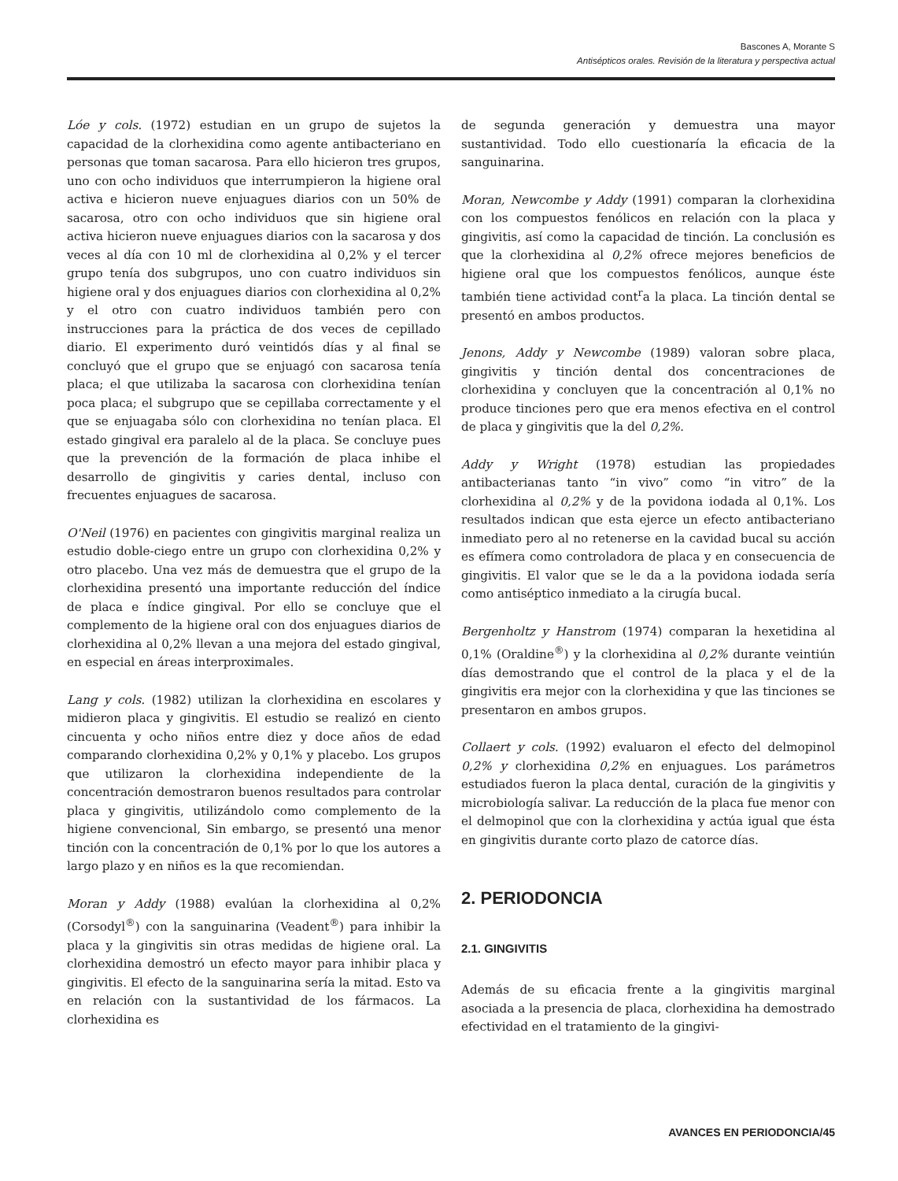Bascones A, Morante S
Antisépticos orales. Revisión de la literatura y perspectiva actual
Lóe y cols. (1972) estudian en un grupo de sujetos la capacidad de la clorhexidina como agente antibacteriano en personas que toman sacarosa. Para ello hicieron tres grupos, uno con ocho individuos que interrumpieron la higiene oral activa e hicieron nueve enjuagues diarios con un 50% de sacarosa, otro con ocho individuos que sin higiene oral activa hicieron nueve enjuagues diarios con la sacarosa y dos veces al día con 10 ml de clorhexidina al 0,2% y el tercer grupo tenía dos subgrupos, uno con cuatro individuos sin higiene oral y dos enjuagues diarios con clorhexidina al 0,2% y el otro con cuatro individuos también pero con instrucciones para la práctica de dos veces de cepillado diario. El experimento duró veintidós días y al final se concluyó que el grupo que se enjuagó con sacarosa tenía placa; el que utilizaba la sacarosa con clorhexidina tenían poca placa; el subgrupo que se cepillaba correctamente y el que se enjuagaba sólo con clorhexidina no tenían placa. El estado gingival era paralelo al de la placa. Se concluye pues que la prevención de la formación de placa inhibe el desarrollo de gingivitis y caries dental, incluso con frecuentes enjuagues de sacarosa.
O'Neil (1976) en pacientes con gingivitis marginal realiza un estudio doble-ciego entre un grupo con clorhexidina 0,2% y otro placebo. Una vez más de demuestra que el grupo de la clorhexidina presentó una importante reducción del índice de placa e índice gingival. Por ello se concluye que el complemento de la higiene oral con dos enjuagues diarios de clorhexidina al 0,2% llevan a una mejora del estado gingival, en especial en áreas interproximales.
Lang y cols. (1982) utilizan la clorhexidina en escolares y midieron placa y gingivitis. El estudio se realizó en ciento cincuenta y ocho niños entre diez y doce años de edad comparando clorhexidina 0,2% y 0,1% y placebo. Los grupos que utilizaron la clorhexidina independiente de la concentración demostraron buenos resultados para controlar placa y gingivitis, utilizándolo como complemento de la higiene convencional, Sin embargo, se presentó una menor tinción con la concentración de 0,1% por lo que los autores a largo plazo y en niños es la que recomiendan.
Moran y Addy (1988) evalúan la clorhexidina al 0,2% (Corsodyl<sup>®</sup>) con la sanguinarina (Veadent<sup>®</sup>) para inhibir la placa y la gingivitis sin otras medidas de higiene oral. La clorhexidina demostró un efecto mayor para inhibir placa y gingivitis. El efecto de la sanguinarina sería la mitad. Esto va en relación con la sustantividad de los fármacos. La clorhexidina es
de segunda generación y demuestra una mayor sustantividad. Todo ello cuestionaría la eficacia de la sanguinarina.
Moran, Newcombe y Addy (1991) comparan la clorhexidina con los compuestos fenólicos en relación con la placa y gingivitis, así como la capacidad de tinción. La conclusión es que la clorhexidina al 0,2% ofrece mejores beneficios de higiene oral que los compuestos fenólicos, aunque éste también tiene actividad cont<sup>r</sup>a la placa. La tinción dental se presentó en ambos productos.
Jenons, Addy y Newcombe (1989) valoran sobre placa, gingivitis y tinción dental dos concentraciones de clorhexidina y concluyen que la concentración al 0,1% no produce tinciones pero que era menos efectiva en el control de placa y gingivitis que la del 0,2%.
Addy y Wright (1978) estudian las propiedades antibacterianas tanto “in vivo” como “in vitro” de la clorhexidina al 0,2% y de la povidona iodada al 0,1%. Los resultados indican que esta ejerce un efecto antibacteriano inmediato pero al no retenerse en la cavidad bucal su acción es efímera como controladora de placa y en consecuencia de gingivitis. El valor que se le da a la povidona iodada sería como antiséptico inmediato a la cirugía bucal.
Bergenholtz y Hanstrom (1974) comparan la hexetidina al 0,1% (Oraldine<sup>®</sup>) y la clorhexidina al 0,2% durante veintiún días demostrando que el control de la placa y el de la gingivitis era mejor con la clorhexidina y que las tinciones se presentaron en ambos grupos.
Collaert y cols. (1992) evaluaron el efecto del delmopinol 0,2% y clorhexidina 0,2% en enjuagues. Los parámetros estudiados fueron la placa dental, curación de la gingivitis y microbiología salivar. La reducción de la placa fue menor con el delmopinol que con la clorhexidina y actúa igual que ésta en gingivitis durante corto plazo de catorce días.
2. PERIODONCIA
2.1. GINGIVITIS
Además de su eficacia frente a la gingivitis marginal asociada a la presencia de placa, clorhexidina ha demostrado efectividad en el tratamiento de la gingivi-
AVANCES EN PERIODONCIA/45